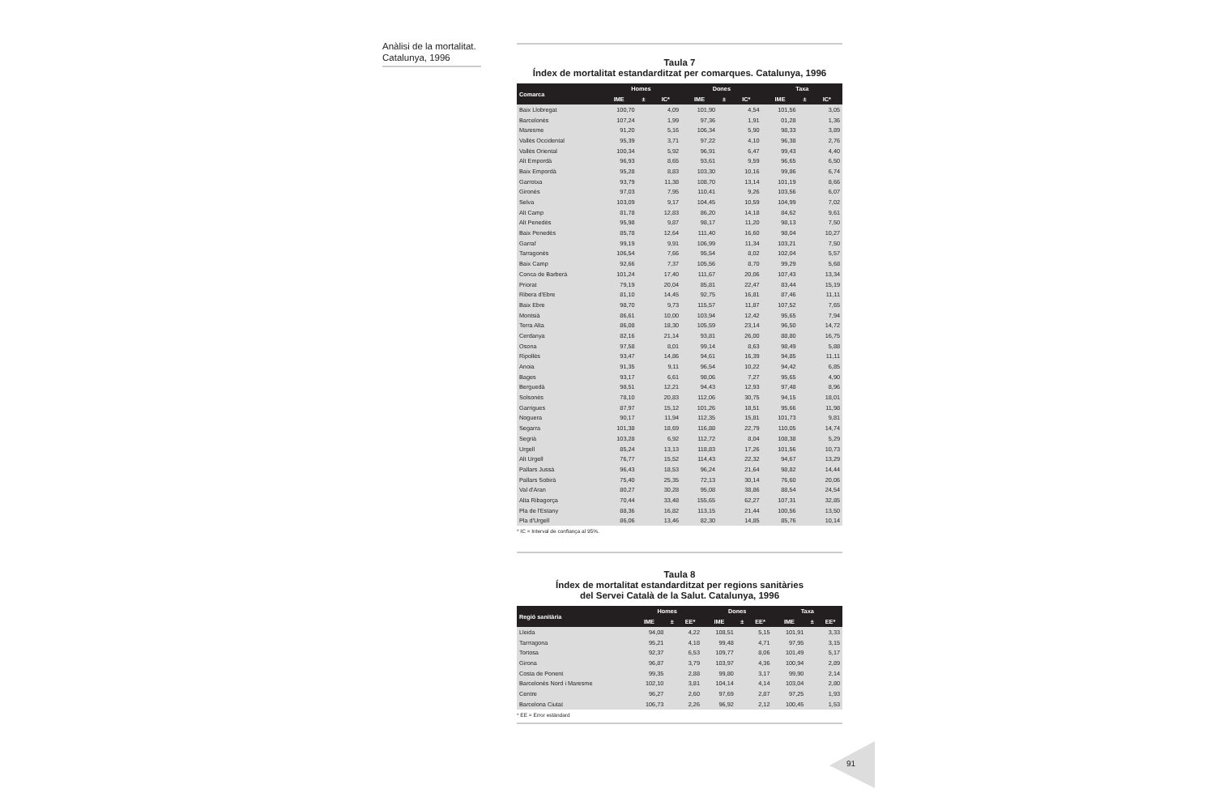Anàlisi de la mortalitat.
Catalunya, 1996
Taula 7
Índex de mortalitat estandarditzat per comarques. Catalunya, 1996
| Comarca | Homes | | | Dones | | | Taxa | | |
| --- | --- | --- | --- | --- | --- | --- | --- | --- | --- |
| | IME | ± | IC* | IME | ± | IC* | IME | ± | IC* |
| Baix Llobregat | 100,70 | | 4,09 | 101,90 | | 4,54 | 101,56 | | 3,05 |
| Barcelonès | 107,24 | | 1,99 | 97,36 | | 1,91 | 01,28 | | 1,36 |
| Maresme | 91,20 | | 5,16 | 106,34 | | 5,90 | 98,33 | | 3,89 |
| Vallès Occidental | 95,39 | | 3,71 | 97,22 | | 4,10 | 96,38 | | 2,76 |
| Vallès Oriental | 100,34 | | 5,92 | 96,91 | | 6,47 | 99,43 | | 4,40 |
| Alt Empordà | 96,93 | | 8,65 | 93,61 | | 9,59 | 96,65 | | 6,50 |
| Baix Empordà | 95,28 | | 8,83 | 103,30 | | 10,16 | 99,86 | | 6,74 |
| Garrotxa | 93,79 | | 11,38 | 108,70 | | 13,14 | 101,19 | | 8,66 |
| Gironès | 97,03 | | 7,95 | 110,41 | | 9,26 | 103,56 | | 6,07 |
| Selva | 103,09 | | 9,17 | 104,45 | | 10,59 | 104,99 | | 7,02 |
| Alt Camp | 81,78 | | 12,83 | 86,20 | | 14,18 | 84,62 | | 9,61 |
| Alt Penedès | 95,98 | | 9,87 | 98,17 | | 11,20 | 98,13 | | 7,50 |
| Baix Penedès | 85,78 | | 12,64 | 111,40 | | 16,60 | 98,04 | | 10,27 |
| Garraf | 99,19 | | 9,91 | 106,99 | | 11,34 | 103,21 | | 7,50 |
| Tarragonès | 106,54 | | 7,66 | 95,54 | | 8,02 | 102,04 | | 5,57 |
| Baix Camp | 92,66 | | 7,37 | 105,56 | | 8,70 | 99,29 | | 5,68 |
| Conca de Barberà | 101,24 | | 17,40 | 111,67 | | 20,06 | 107,43 | | 13,34 |
| Priorat | 79,19 | | 20,04 | 85,81 | | 22,47 | 83,44 | | 15,19 |
| Ribera d'Ebre | 81,10 | | 14,45 | 92,75 | | 16,81 | 87,46 | | 11,11 |
| Baix Ebre | 98,70 | | 9,73 | 115,57 | | 11,87 | 107,52 | | 7,65 |
| Montsià | 86,61 | | 10,00 | 103,94 | | 12,42 | 95,65 | | 7,94 |
| Terra Alta | 86,08 | | 18,30 | 105,59 | | 23,14 | 96,50 | | 14,72 |
| Cerdanya | 82,16 | | 21,14 | 93,81 | | 26,00 | 88,80 | | 16,75 |
| Osona | 97,58 | | 8,01 | 99,14 | | 8,63 | 98,49 | | 5,88 |
| Ripollès | 93,47 | | 14,86 | 94,61 | | 16,39 | 94,85 | | 11,11 |
| Anoia | 91,35 | | 9,11 | 96,54 | | 10,22 | 94,42 | | 6,85 |
| Bages | 93,17 | | 6,61 | 98,06 | | 7,27 | 95,65 | | 4,90 |
| Berguedà | 98,51 | | 12,21 | 94,43 | | 12,93 | 97,48 | | 8,96 |
| Solsonès | 78,10 | | 20,83 | 112,06 | | 30,75 | 94,15 | | 18,01 |
| Garrigues | 87,97 | | 15,12 | 101,26 | | 18,51 | 95,66 | | 11,98 |
| Noguera | 90,17 | | 11,94 | 112,35 | | 15,81 | 101,73 | | 9,81 |
| Segarra | 101,38 | | 18,69 | 116,88 | | 22,79 | 110,05 | | 14,74 |
| Segrià | 103,28 | | 6,92 | 112,72 | | 8,04 | 108,38 | | 5,29 |
| Urgell | 85,24 | | 13,13 | 118,83 | | 17,26 | 101,56 | | 10,73 |
| Alt Urgell | 76,77 | | 15,52 | 114,43 | | 22,32 | 94,67 | | 13,29 |
| Pallars Jussà | 96,43 | | 18,53 | 96,24 | | 21,64 | 98,82 | | 14,44 |
| Pallars Sobirà | 75,40 | | 25,35 | 72,13 | | 30,14 | 76,60 | | 20,06 |
| Val d'Aran | 80,27 | | 30,28 | 95,08 | | 38,86 | 88,54 | | 24,54 |
| Alta Ribagorça | 70,44 | | 33,48 | 155,65 | | 62,27 | 107,31 | | 32,85 |
| Pla de l'Estany | 88,36 | | 16,82 | 113,15 | | 21,44 | 100,56 | | 13,50 |
| Pla d'Urgell | 86,06 | | 13,46 | 82,30 | | 14,85 | 85,76 | | 10,14 |
* IC = Interval de confiança al 95%.
Taula 8
Índex de mortalitat estandarditzat per regions sanitàries
del Servei Català de la Salut. Catalunya, 1996
| Regió sanitària | Homes | | | Dones | | | Taxa | | |
| --- | --- | --- | --- | --- | --- | --- | --- | --- | --- |
| | IME | ± | EE* | IME | ± | EE* | IME | ± | EE* |
| Lleida | 94,08 | | 4,22 | 108,51 | | 5,15 | 101,91 | | 3,33 |
| Tarrragona | 95,21 | | 4,18 | 99,48 | | 4,71 | 97,95 | | 3,15 |
| Tortosa | 92,37 | | 6,53 | 109,77 | | 8,06 | 101,49 | | 5,17 |
| Girona | 96,87 | | 3,79 | 103,97 | | 4,36 | 100,94 | | 2,89 |
| Costa de Ponent | 99,35 | | 2,88 | 99,80 | | 3,17 | 99,90 | | 2,14 |
| Barcelonès Nord i Maresme | 102,10 | | 3,81 | 104,14 | | 4,14 | 103,04 | | 2,80 |
| Centre | 96,27 | | 2,60 | 97,69 | | 2,87 | 97,25 | | 1,93 |
| Barcelona Ciutat | 106,73 | | 2,26 | 96,92 | | 2,12 | 100,45 | | 1,53 |
* EE = Error estàndard
91